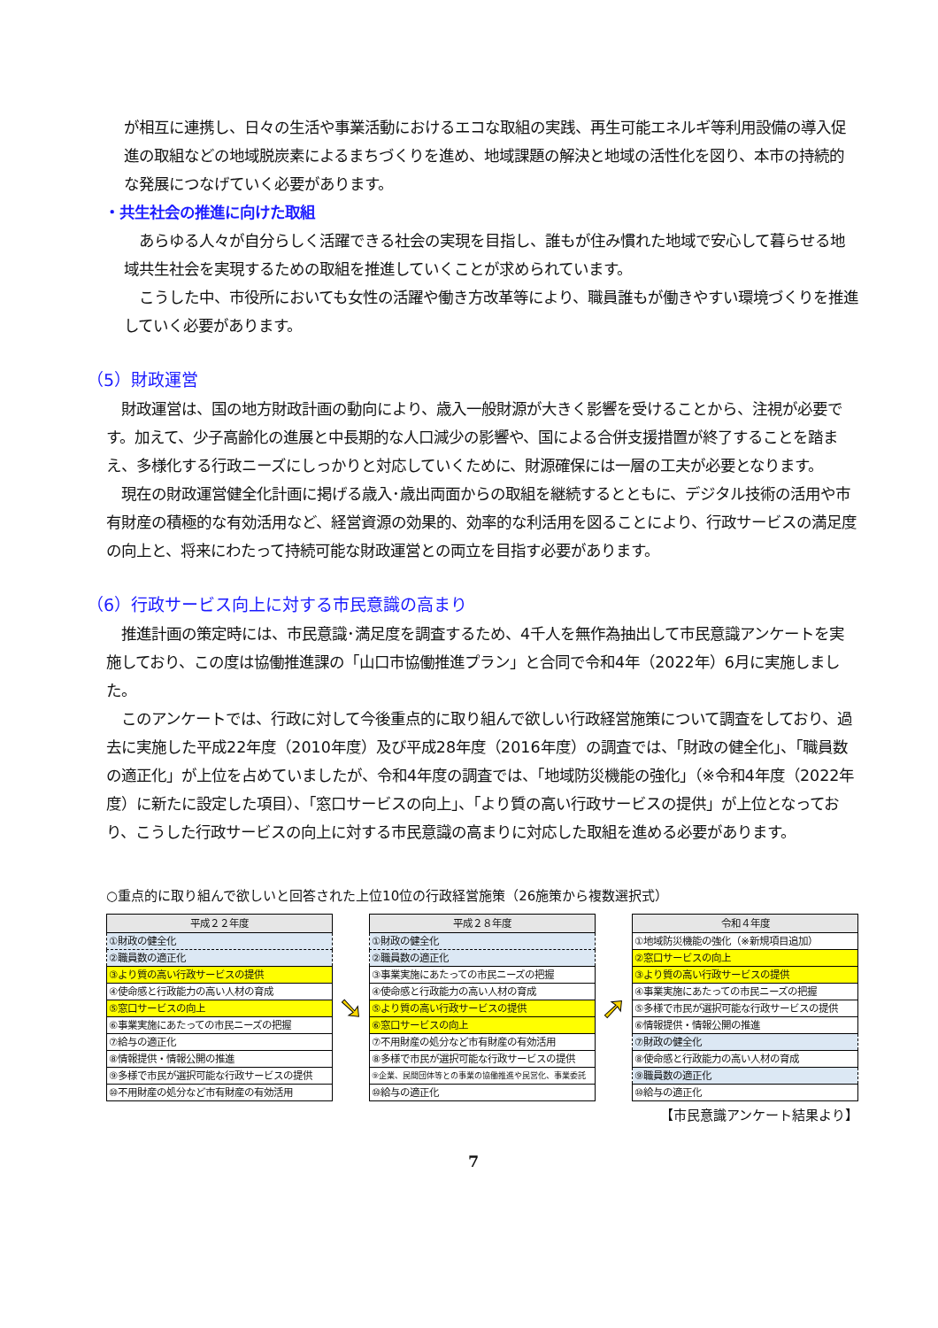が相互に連携し、日々の生活や事業活動におけるエコな取組の実践、再生可能エネルギ等利用設備の導入促進の取組などの地域脱炭素によるまちづくりを進め、地域課題の解決と地域の活性化を図り、本市の持続的な発展につなげていく必要があります。
・共生社会の推進に向けた取組
　あらゆる人々が自分らしく活躍できる社会の実現を目指し、誰もが住み慣れた地域で安心して暮らせる地域共生社会を実現するための取組を推進していくことが求められています。
　こうした中、市役所においても女性の活躍や働き方改革等により、職員誰もが働きやすい環境づくりを推進していく必要があります。
（5）財政運営
　財政運営は、国の地方財政計画の動向により、歳入一般財源が大きく影響を受けることから、注視が必要です。加えて、少子高齢化の進展と中長期的な人口減少の影響や、国による合併支援措置が終了することを踏まえ、多様化する行政ニーズにしっかりと対応していくために、財源確保には一層の工夫が必要となります。
　現在の財政運営健全化計画に掲げる歳入･歳出両面からの取組を継続するとともに、デジタル技術の活用や市有財産の積極的な有効活用など、経営資源の効果的、効率的な利活用を図ることにより、行政サービスの満足度の向上と、将来にわたって持続可能な財政運営との両立を目指す必要があります。
（6）行政サービス向上に対する市民意識の高まり
　推進計画の策定時には、市民意識･満足度を調査するため、4千人を無作為抽出して市民意識アンケートを実施しており、この度は協働推進課の「山口市協働推進プラン」と合同で令和4年（2022年）6月に実施しました。
　このアンケートでは、行政に対して今後重点的に取り組んで欲しい行政経営施策について調査をしており、過去に実施した平成22年度（2010年度）及び平成28年度（2016年度）の調査では、「財政の健全化」、「職員数の適正化」が上位を占めていましたが、令和4年度の調査では、「地域防災機能の強化」（※令和4年度（2022年度）に新たに設定した項目）、「窓口サービスの向上」、「より質の高い行政サービスの提供」が上位となっており、こうした行政サービスの向上に対する市民意識の高まりに対応した取組を進める必要があります。
○重点的に取り組んで欲しいと回答された上位10位の行政経営施策（26施策から複数選択式）
| 平成２２年度 |
| --- |
| ①財政の健全化 |
| ②職員数の適正化 |
| ③より質の高い行政サービスの提供 |
| ④使命感と行政能力の高い人材の育成 |
| ⑤窓口サービスの向上 |
| ⑥事業実施にあたっての市民ニーズの把握 |
| ⑦給与の適正化 |
| ⑧情報提供・情報公開の推進 |
| ⑨多様で市民が選択可能な行政サービスの提供 |
| ⑩不用財産の処分など市有財産の有効活用 |
➘
| 平成２８年度 |
| --- |
| ①財政の健全化 |
| ②職員数の適正化 |
| ③事業実施にあたっての市民ニーズの把握 |
| ④使命感と行政能力の高い人材の育成 |
| ⑤より質の高い行政サービスの提供 |
| ⑥窓口サービスの向上 |
| ⑦不用財産の処分など市有財産の有効活用 |
| ⑧多様で市民が選択可能な行政サービスの提供 |
| ⑨企業、民間団体等との事業の協働推進や民営化、事業委託 |
| ⑩給与の適正化 |
➚
| 令和４年度 |
| --- |
| ①地域防災機能の強化（※新規項目追加） |
| ②窓口サービスの向上 |
| ③より質の高い行政サービスの提供 |
| ④事業実施にあたっての市民ニーズの把握 |
| ⑤多様で市民が選択可能な行政サービスの提供 |
| ⑥情報提供・情報公開の推進 |
| ⑦財政の健全化 |
| ⑧使命感と行政能力の高い人材の育成 |
| ⑨職員数の適正化 |
| ⑩給与の適正化 |
【市民意識アンケート結果より】
7